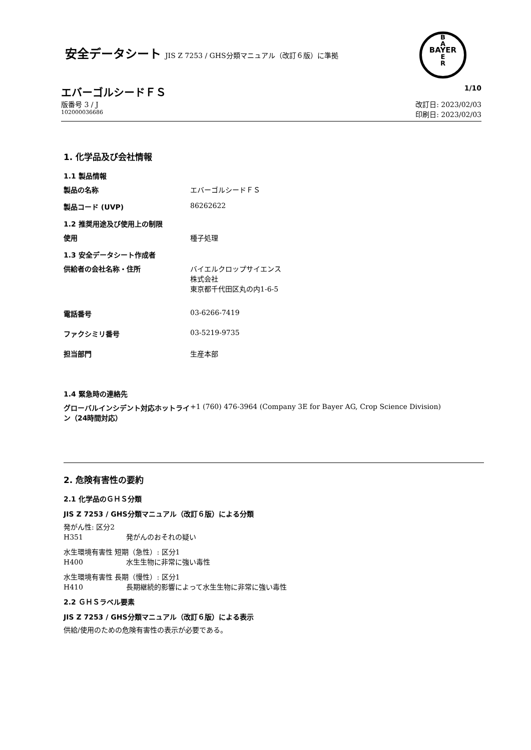安全データシート JIS Z 7253 / GHS分類マニュアル（改訂６版）に準拠
B
A
BAYER
E
R
エバーゴルシードＦＳ 1/10
版番号 3 / J 改訂日: 2023/02/03
102000036686 印刷日: 2023/02/03
1. 化学品及び会社情報
1.1 製品情報
製品の名称 エバーゴルシードＦＳ
製品コード (UVP) 86262622
1.2 推奨用途及び使用上の制限
使用 種子処理
1.3 安全データシート作成者
供給者の会社名称・住所 バイエルクロップサイエンス
株式会社
東京都千代田区丸の内1-6-5
電話番号 03-6266-7419
ファクシミリ番号 03-5219-9735
担当部門 生産本部
1.4 緊急時の連絡先
グローバルインシデント対応ホットライン（24時間対応）
+1 (760) 476-3964 (Company 3E for Bayer AG, Crop Science Division)
2. 危険有害性の要約
2.1 化学品のＧＨＳ分類
JIS Z 7253 / GHS分類マニュアル（改訂６版）による分類
発がん性: 区分2
H351 発がんのおそれの疑い
水生環境有害性 短期（急性）: 区分1
H400 水生生物に非常に強い毒性
水生環境有害性 長期（慢性）: 区分1
H410 長期継続的影響によって水生生物に非常に強い毒性
2.2 ＧＨＳラベル要素
JIS Z 7253 / GHS分類マニュアル（改訂６版）による表示
供給/使用のための危険有害性の表示が必要である。